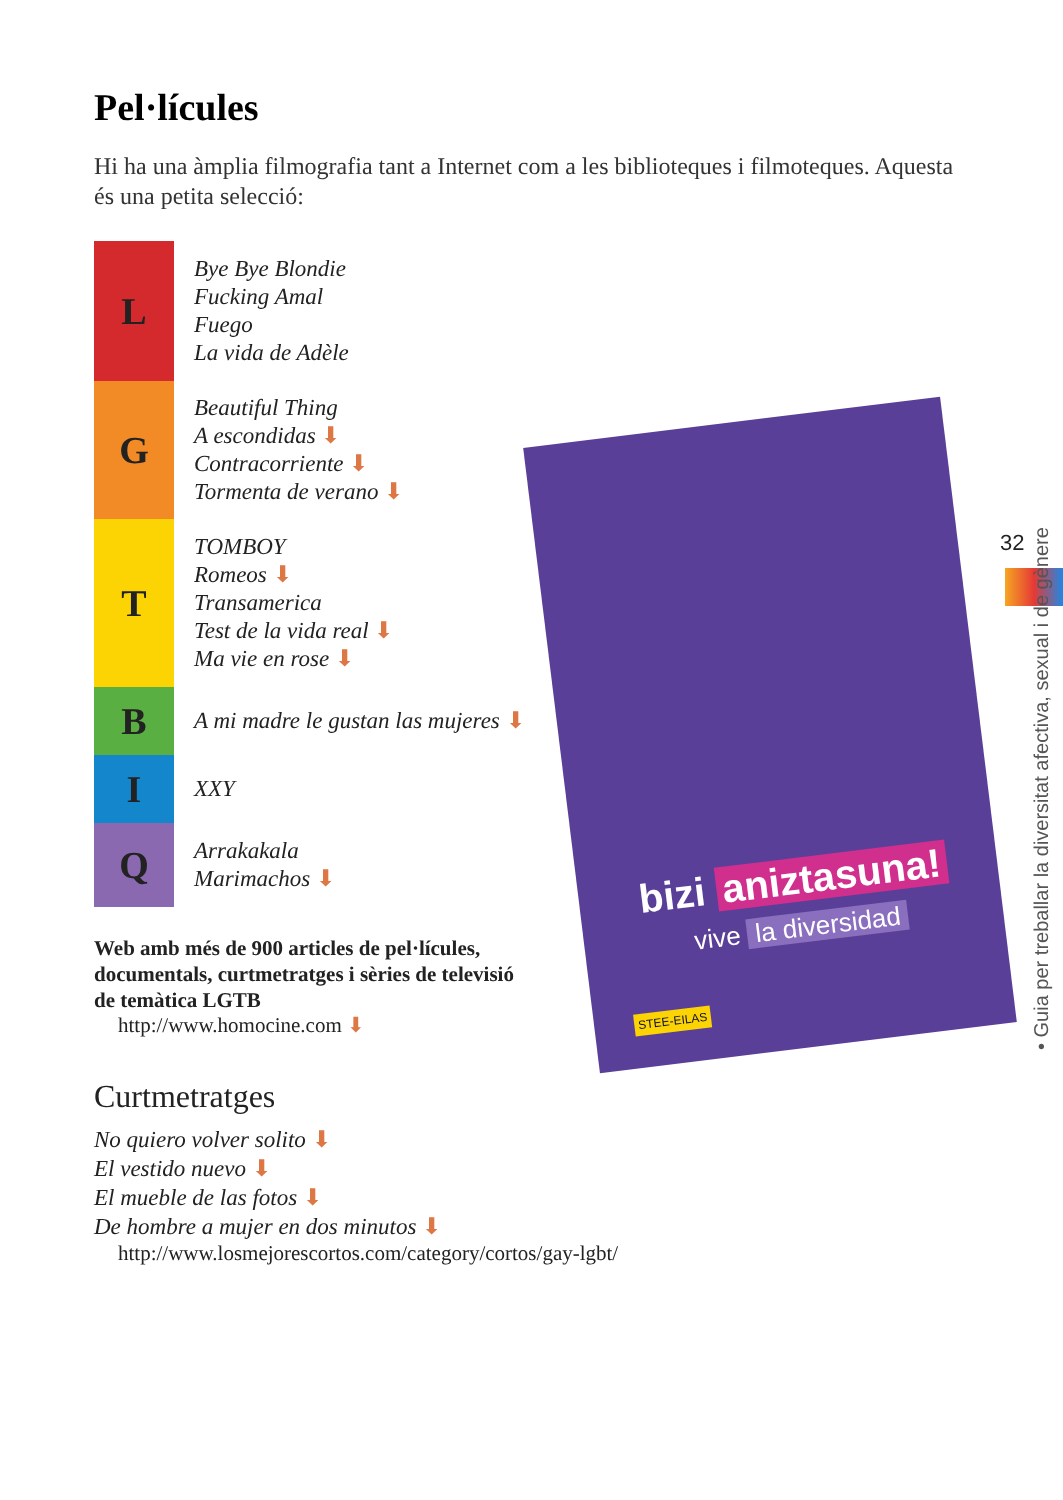Pel·lícules
Hi ha una àmplia filmografia tant a Internet com a les biblioteques i filmoteques. Aquesta és una petita selecció:
L
Bye Bye Blondie
Fucking Amal
Fuego
La vida de Adèle
G
Beautiful Thing
A escondidas ⬇
Contracorriente ⬇
Tormenta de verano ⬇
T
TOMBOY
Romeos ⬇
Transamerica
Test de la vida real ⬇
Ma vie en rose ⬇
B
A mi madre le gustan las mujeres ⬇
I
XXY
Q
Arrakakala
Marimachos ⬇
Web amb més de 900 articles de pel·lícules, documentals, curtmetratges i sèries de televisió de temàtica LGTB
http://www.homocine.com ⬇
Curtmetratges
No quiero volver solito ⬇
El vestido nuevo ⬇
El mueble de las fotos ⬇
De hombre a mujer en dos minutos ⬇
http://www.losmejorescortos.com/category/cortos/gay-lgbt/
bizi aniztasuna!
vive la diversidad
STEE-EILAS
32
• Guia per treballar la diversitat afectiva, sexual i de gènere